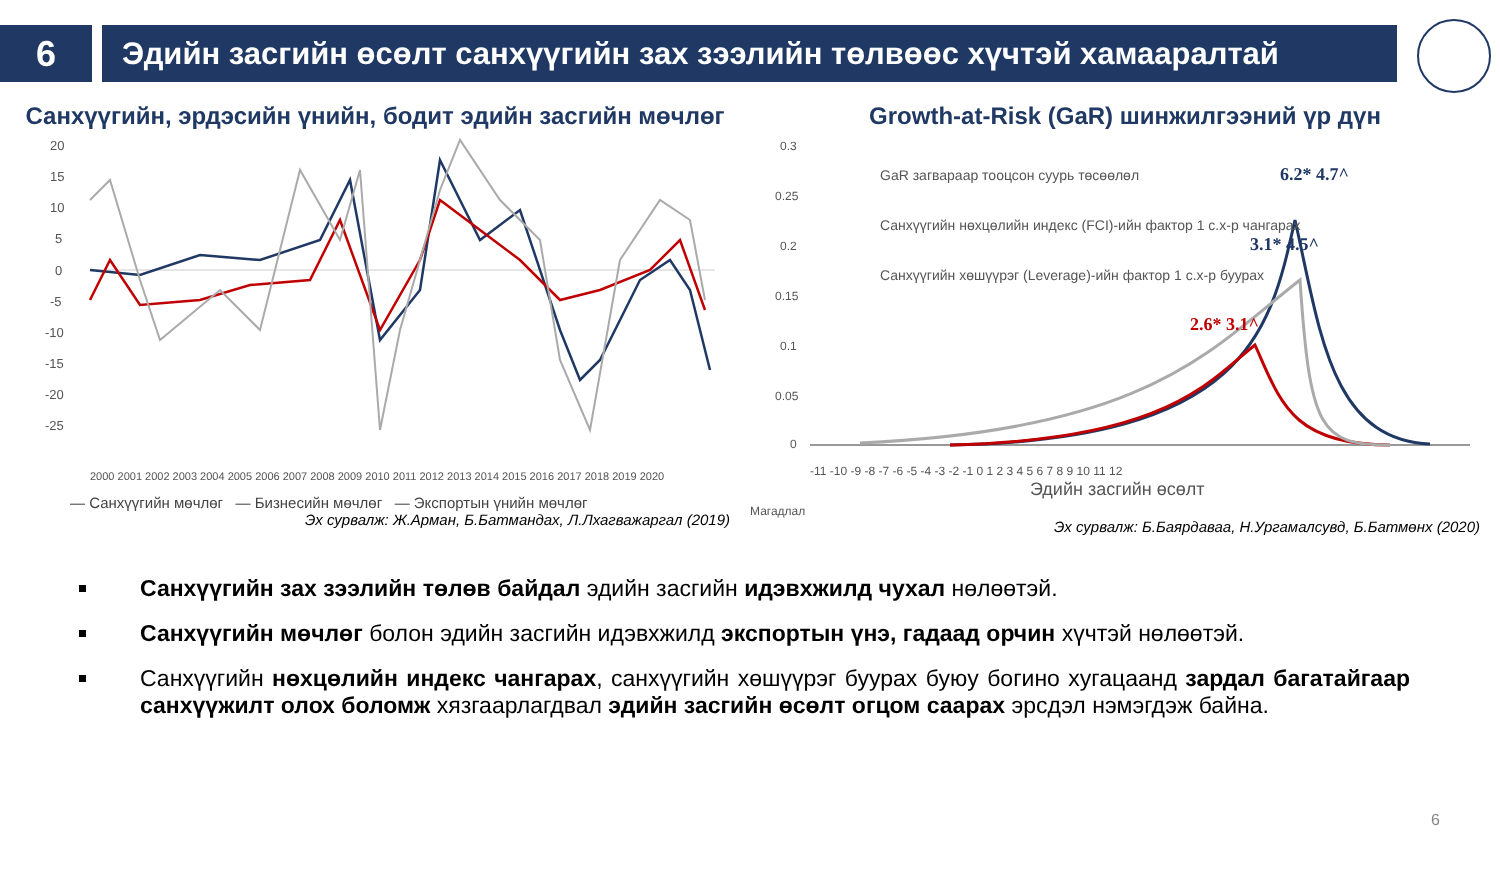6
Эдийн засгийн өсөлт санхүүгийн зах зээлийн төлвөөс хүчтэй хамааралтай
Санхүүгийн, эрдэсийн үнийн, бодит эдийн засгийн мөчлөг
20
15
10
5
0
-5
-10
-15
-20
-25
2000 2001 2002 2003 2004 2005 2006 2007 2008 2009 2010 2011 2012 2013 2014 2015 2016 2017 2018 2019 2020
— Санхүүгийн мөчлөг — Бизнесийн мөчлөг — Экспортын үнийн мөчлөг
Эх сурвалж: Ж.Арман, Б.Батмандах, Л.Лхагважаргал (2019)
Growth-at-Risk (GaR) шинжилгээний үр дүн
0.3
0.25
0.2
0.15
0.1
0.05
0
GaR загвараар тооцсон суурь төсөөлөл
Санхүүгийн нөхцөлийн индекс (FCI)-ийн фактор 1 с.х-р чангарах
Санхүүгийн хөшүүрэг (Leverage)-ийн фактор 1 с.х-р буурах
6.2* 4.7^
3.1* 4.5^
2.6* 3.1^
-11 -10 -9 -8 -7 -6 -5 -4 -3 -2 -1 0 1 2 3 4 5 6 7 8 9 10 11 12
Эдийн засгийн өсөлт
Магадлал
Эх сурвалж: Б.Баярдаваа, Н.Ургамалсувд, Б.Батмөнх (2020)
Санхүүгийн зах зээлийн төлөв байдал эдийн засгийн идэвхжилд чухал нөлөөтэй.
Санхүүгийн мөчлөг болон эдийн засгийн идэвхжилд экспортын үнэ, гадаад орчин хүчтэй нөлөөтэй.
Санхүүгийн нөхцөлийн индекс чангарах, санхүүгийн хөшүүрэг буурах буюу богино хугацаанд зардал багатайгаар санхүүжилт олох боломж хязгаарлагдвал эдийн засгийн өсөлт огцом саарах эрсдэл нэмэгдэж байна.
6